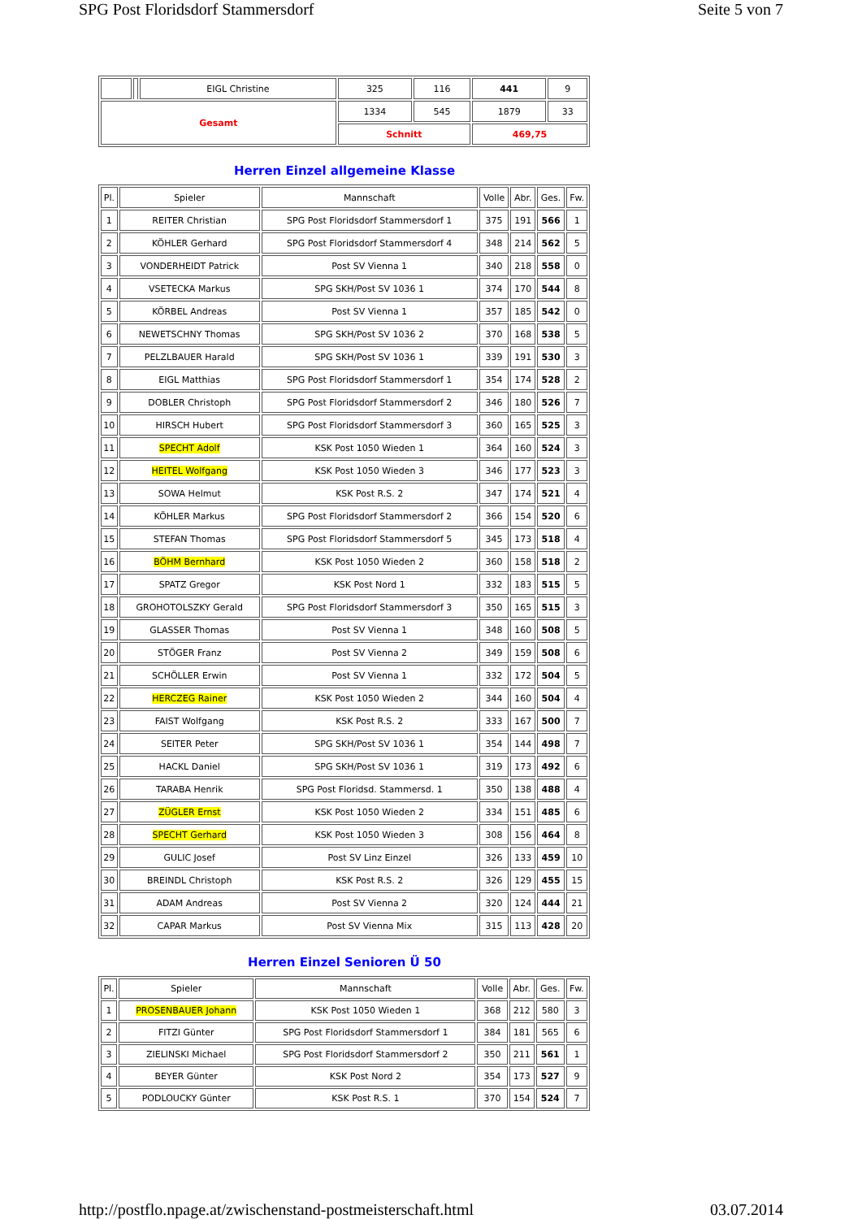SPG Post Floridsdorf Stammersdorf Seite 5 von 7
| | | EIGL Christine | 325 | 116 | 441 | 9 |
| Gesamt | | | 1334 | 545 | 1879 | 33 |
| | | | Schnitt | | 469,75 | |
Herren Einzel allgemeine Klasse
| Pl. | Spieler | Mannschaft | Volle | Abr. | Ges. | Fw. |
| --- | --- | --- | --- | --- | --- | --- |
| 1 | REITER Christian | SPG Post Floridsdorf Stammersdorf 1 | 375 | 191 | 566 | 1 |
| 2 | KÖHLER Gerhard | SPG Post Floridsdorf Stammersdorf 4 | 348 | 214 | 562 | 5 |
| 3 | VONDERHEIDT Patrick | Post SV Vienna 1 | 340 | 218 | 558 | 0 |
| 4 | VSETECKA Markus | SPG SKH/Post SV 1036 1 | 374 | 170 | 544 | 8 |
| 5 | KÖRBEL Andreas | Post SV Vienna 1 | 357 | 185 | 542 | 0 |
| 6 | NEWETSCHNY Thomas | SPG SKH/Post SV 1036 2 | 370 | 168 | 538 | 5 |
| 7 | PELZLBAUER Harald | SPG SKH/Post SV 1036 1 | 339 | 191 | 530 | 3 |
| 8 | EIGL Matthias | SPG Post Floridsdorf Stammersdorf 1 | 354 | 174 | 528 | 2 |
| 9 | DOBLER Christoph | SPG Post Floridsdorf Stammersdorf 2 | 346 | 180 | 526 | 7 |
| 10 | HIRSCH Hubert | SPG Post Floridsdorf Stammersdorf 3 | 360 | 165 | 525 | 3 |
| 11 | SPECHT Adolf | KSK Post 1050 Wieden 1 | 364 | 160 | 524 | 3 |
| 12 | HEITEL Wolfgang | KSK Post 1050 Wieden 3 | 346 | 177 | 523 | 3 |
| 13 | SOWA Helmut | KSK Post R.S. 2 | 347 | 174 | 521 | 4 |
| 14 | KÖHLER Markus | SPG Post Floridsdorf Stammersdorf 2 | 366 | 154 | 520 | 6 |
| 15 | STEFAN Thomas | SPG Post Floridsdorf Stammersdorf 5 | 345 | 173 | 518 | 4 |
| 16 | BÖHM Bernhard | KSK Post 1050 Wieden 2 | 360 | 158 | 518 | 2 |
| 17 | SPATZ Gregor | KSK Post Nord 1 | 332 | 183 | 515 | 5 |
| 18 | GROHOTOLSZKY Gerald | SPG Post Floridsdorf Stammersdorf 3 | 350 | 165 | 515 | 3 |
| 19 | GLASSER Thomas | Post SV Vienna 1 | 348 | 160 | 508 | 5 |
| 20 | STÖGER Franz | Post SV Vienna 2 | 349 | 159 | 508 | 6 |
| 21 | SCHÖLLER Erwin | Post SV Vienna 1 | 332 | 172 | 504 | 5 |
| 22 | HERCZEG Rainer | KSK Post 1050 Wieden 2 | 344 | 160 | 504 | 4 |
| 23 | FAIST Wolfgang | KSK Post R.S. 2 | 333 | 167 | 500 | 7 |
| 24 | SEITER Peter | SPG SKH/Post SV 1036 1 | 354 | 144 | 498 | 7 |
| 25 | HACKL Daniel | SPG SKH/Post SV 1036 1 | 319 | 173 | 492 | 6 |
| 26 | TARABA Henrik | SPG Post Floridsd. Stammersd. 1 | 350 | 138 | 488 | 4 |
| 27 | ZÜGLER Ernst | KSK Post 1050 Wieden 2 | 334 | 151 | 485 | 6 |
| 28 | SPECHT Gerhard | KSK Post 1050 Wieden 3 | 308 | 156 | 464 | 8 |
| 29 | GULIC Josef | Post SV Linz Einzel | 326 | 133 | 459 | 10 |
| 30 | BREINDL Christoph | KSK Post R.S. 2 | 326 | 129 | 455 | 15 |
| 31 | ADAM Andreas | Post SV Vienna 2 | 320 | 124 | 444 | 21 |
| 32 | CAPAR Markus | Post SV Vienna Mix | 315 | 113 | 428 | 20 |
Herren Einzel Senioren Ü 50
| Pl. | Spieler | Mannschaft | Volle | Abr. | Ges. | Fw. |
| --- | --- | --- | --- | --- | --- | --- |
| 1 | PROSENBAUER Johann | KSK Post 1050 Wieden 1 | 368 | 212 | 580 | 3 |
| 2 | FITZI Günter | SPG Post Floridsdorf Stammersdorf 1 | 384 | 181 | 565 | 6 |
| 3 | ZIELINSKI Michael | SPG Post Floridsdorf Stammersdorf 2 | 350 | 211 | 561 | 1 |
| 4 | BEYER Günter | KSK Post Nord 2 | 354 | 173 | 527 | 9 |
| 5 | PODLOUCKY Günter | KSK Post R.S. 1 | 370 | 154 | 524 | 7 |
http://postflo.npage.at/zwischenstand-postmeisterschaft.html 03.07.2014